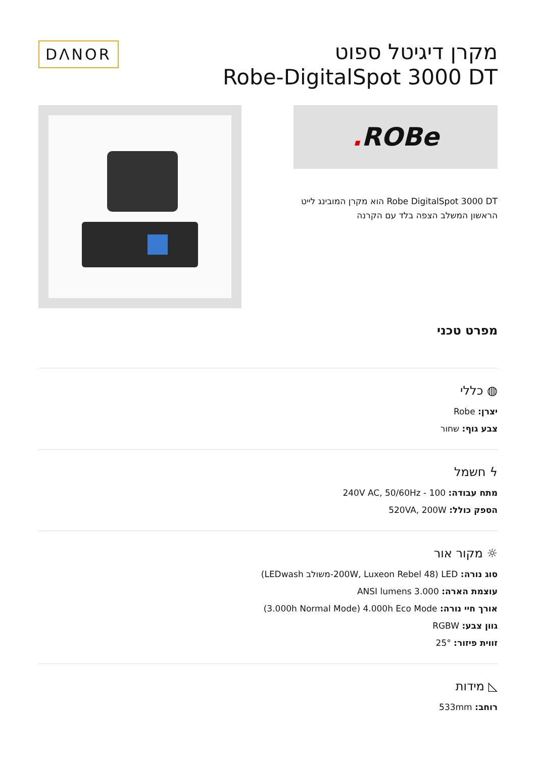DΛNOR
מקרן דיגיטל ספוט
Robe-DigitalSpot 3000 DT
ROBe.
Robe DigitalSpot 3000 DT הוא מקרן המובינג לייט הראשון המשלב הצפה בלד עם הקרנה
מפרט טכני
◍ כללי
יצרן: Robe
צבע גוף: שחור
ϟ חשמל
מתח עבודה: 100 - 240V AC, 50/60Hz
הספק כולל: 520VA, 200W
☼ מקור אור
סוג נורה: LED‏ (48 Luxeon Rebel‏ ,200W-משולב LEDwash)
עוצמת הארה: 3.000 ANSI lumens
אורך חיי נורה: 4.000h Eco Mode‏ (3.000h Normal Mode)
גוון צבע: RGBW
זווית פיזור: 25°
◺ מידות
רוחב: 533mm